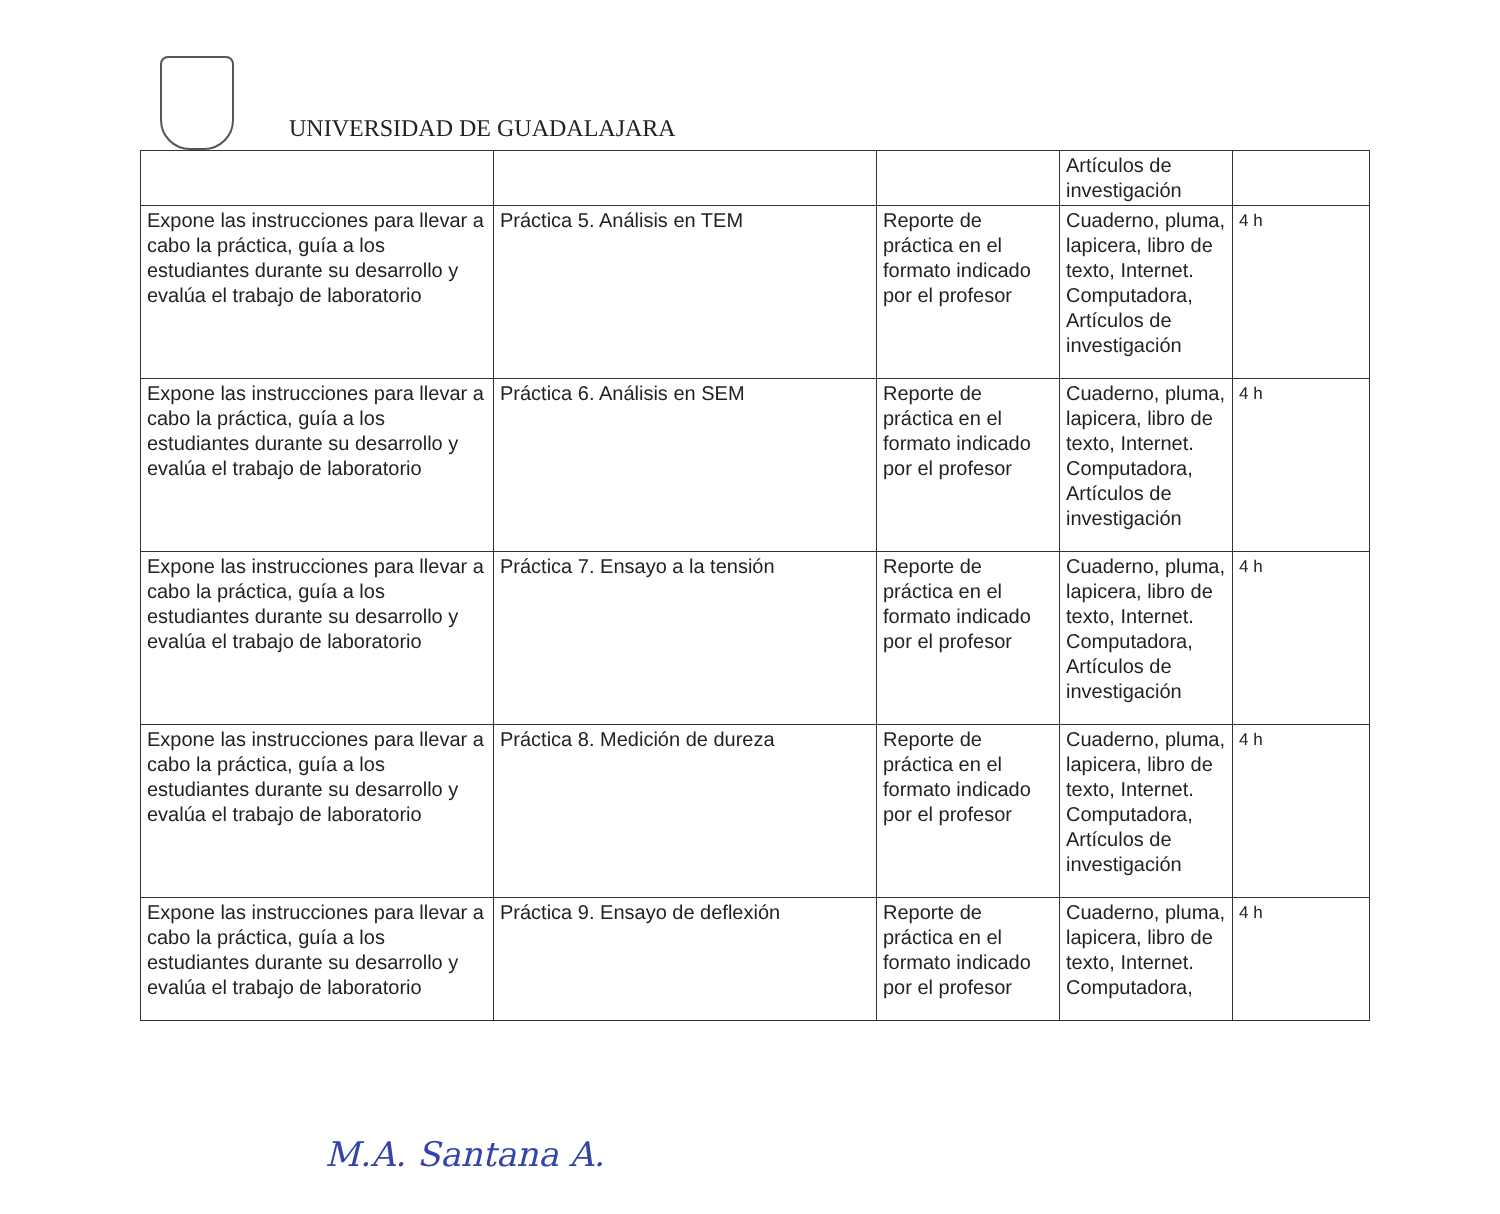UNIVERSIDAD DE GUADALAJARA
| | | | Artículos de investigación | |
| Expone las instrucciones para llevar a cabo la práctica, guía a los estudiantes durante su desarrollo y evalúa el trabajo de laboratorio | Práctica 5. Análisis en TEM | Reporte de práctica en el formato indicado por el profesor | Cuaderno, pluma, lapicera, libro de texto, Internet. Computadora, Artículos de investigación | 4 h |
| Expone las instrucciones para llevar a cabo la práctica, guía a los estudiantes durante su desarrollo y evalúa el trabajo de laboratorio | Práctica 6. Análisis en SEM | Reporte de práctica en el formato indicado por el profesor | Cuaderno, pluma, lapicera, libro de texto, Internet. Computadora, Artículos de investigación | 4 h |
| Expone las instrucciones para llevar a cabo la práctica, guía a los estudiantes durante su desarrollo y evalúa el trabajo de laboratorio | Práctica 7. Ensayo a la tensión | Reporte de práctica en el formato indicado por el profesor | Cuaderno, pluma, lapicera, libro de texto, Internet. Computadora, Artículos de investigación | 4 h |
| Expone las instrucciones para llevar a cabo la práctica, guía a los estudiantes durante su desarrollo y evalúa el trabajo de laboratorio | Práctica 8. Medición de dureza | Reporte de práctica en el formato indicado por el profesor | Cuaderno, pluma, lapicera, libro de texto, Internet. Computadora, Artículos de investigación | 4 h |
| Expone las instrucciones para llevar a cabo la práctica, guía a los estudiantes durante su desarrollo y evalúa el trabajo de laboratorio | Práctica 9. Ensayo de deflexión | Reporte de práctica en el formato indicado por el profesor | Cuaderno, pluma, lapicera, libro de texto, Internet. Computadora, | 4 h |
M.A. Santana A.